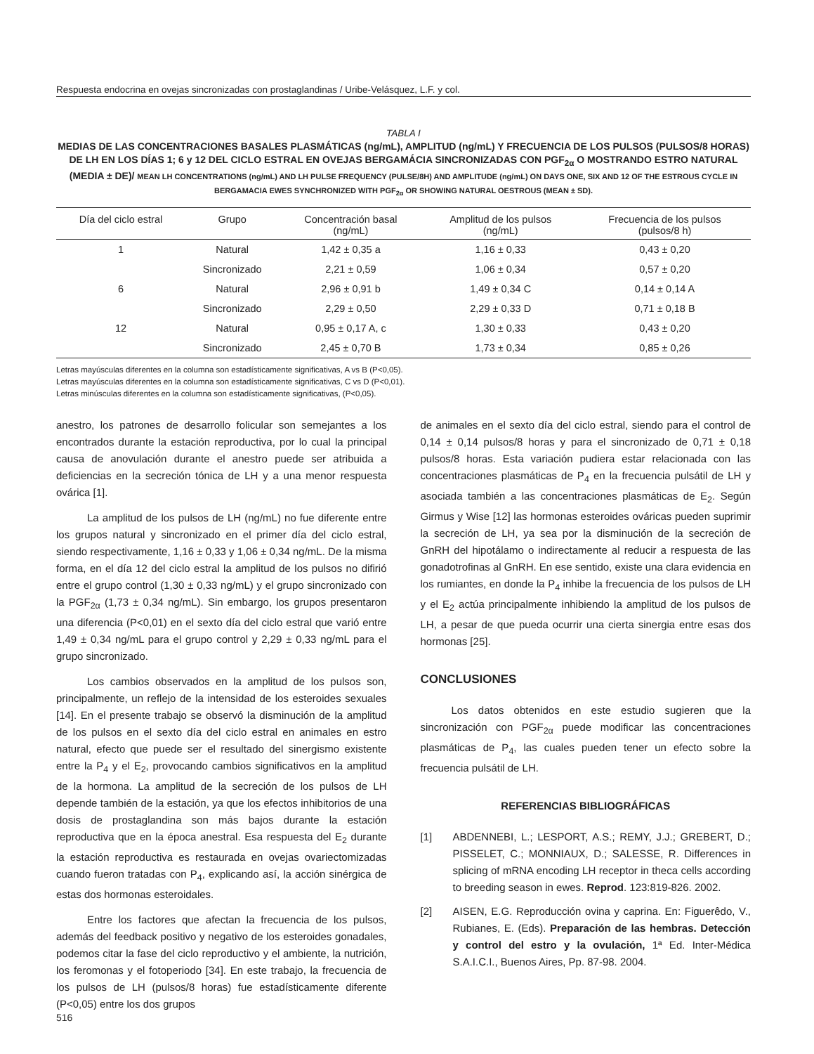Respuesta endocrina en ovejas sincronizadas con prostaglandinas / Uribe-Velásquez, L.F. y col.
TABLA I
MEDIAS DE LAS CONCENTRACIONES BASALES PLASMÁTICAS (ng/mL), AMPLITUD (ng/mL) Y FRECUENCIA DE LOS PULSOS (PULSOS/8 HORAS) DE LH EN LOS DÍAS 1; 6 y 12 DEL CICLO ESTRAL EN OVEJAS BERGAMÁCIA SINCRONIZADAS CON PGF<sub>2α</sub> O MOSTRANDO ESTRO NATURAL (MEDIA ± DE)/ MEAN LH CONCENTRATIONS (ng/mL) AND LH PULSE FREQUENCY (PULSE/8H) AND AMPLITUDE (ng/mL) ON DAYS ONE, SIX AND 12 OF THE ESTROUS CYCLE IN BERGAMACIA EWES SYNCHRONIZED WITH PGF<sub>2α</sub> OR SHOWING NATURAL OESTROUS (MEAN ± SD).
| Día del ciclo estral | Grupo | Concentración basal (ng/mL) | Amplitud de los pulsos (ng/mL) | Frecuencia de los pulsos (pulsos/8 h) |
| --- | --- | --- | --- | --- |
| 1 | Natural | 1,42 ± 0,35 a | 1,16 ± 0,33 | 0,43 ± 0,20 |
| | Sincronizado | 2,21 ± 0,59 | 1,06 ± 0,34 | 0,57 ± 0,20 |
| 6 | Natural | 2,96 ± 0,91 b | 1,49 ± 0,34 C | 0,14 ± 0,14 A |
| | Sincronizado | 2,29 ± 0,50 | 2,29 ± 0,33 D | 0,71 ± 0,18 B |
| 12 | Natural | 0,95 ± 0,17 A, c | 1,30 ± 0,33 | 0,43 ± 0,20 |
| | Sincronizado | 2,45 ± 0,70 B | 1,73 ± 0,34 | 0,85 ± 0,26 |
Letras mayúsculas diferentes en la columna son estadísticamente significativas, A vs B (P<0,05).
Letras mayúsculas diferentes en la columna son estadísticamente significativas, C vs D (P<0,01).
Letras minúsculas diferentes en la columna son estadísticamente significativas, (P<0,05).
anestro, los patrones de desarrollo folicular son semejantes a los encontrados durante la estación reproductiva, por lo cual la principal causa de anovulación durante el anestro puede ser atribuida a deficiencias en la secreción tónica de LH y a una menor respuesta ovárica [1].
La amplitud de los pulsos de LH (ng/mL) no fue diferente entre los grupos natural y sincronizado en el primer día del ciclo estral, siendo respectivamente, 1,16 ± 0,33 y 1,06 ± 0,34 ng/mL. De la misma forma, en el día 12 del ciclo estral la amplitud de los pulsos no difirió entre el grupo control (1,30 ± 0,33 ng/mL) y el grupo sincronizado con la PGF<sub>2α</sub> (1,73 ± 0,34 ng/mL). Sin embargo, los grupos presentaron una diferencia (P<0,01) en el sexto día del ciclo estral que varió entre 1,49 ± 0,34 ng/mL para el grupo control y 2,29 ± 0,33 ng/mL para el grupo sincronizado.
Los cambios observados en la amplitud de los pulsos son, principalmente, un reflejo de la intensidad de los esteroides sexuales [14]. En el presente trabajo se observó la disminución de la amplitud de los pulsos en el sexto día del ciclo estral en animales en estro natural, efecto que puede ser el resultado del sinergismo existente entre la P<sub>4</sub> y el E<sub>2</sub>, provocando cambios significativos en la amplitud de la hormona. La amplitud de la secreción de los pulsos de LH depende también de la estación, ya que los efectos inhibitorios de una dosis de prostaglandina son más bajos durante la estación reproductiva que en la época anestral. Esa respuesta del E<sub>2</sub> durante la estación reproductiva es restaurada en ovejas ovariectomizadas cuando fueron tratadas con P<sub>4</sub>, explicando así, la acción sinérgica de estas dos hormonas esteroidales.
Entre los factores que afectan la frecuencia de los pulsos, además del feedback positivo y negativo de los esteroides gonadales, podemos citar la fase del ciclo reproductivo y el ambiente, la nutrición, los feromonas y el fotoperiodo [34]. En este trabajo, la frecuencia de los pulsos de LH (pulsos/8 horas) fue estadísticamente diferente (P<0,05) entre los dos grupos
de animales en el sexto día del ciclo estral, siendo para el control de 0,14 ± 0,14 pulsos/8 horas y para el sincronizado de 0,71 ± 0,18 pulsos/8 horas. Esta variación pudiera estar relacionada con las concentraciones plasmáticas de P<sub>4</sub> en la frecuencia pulsátil de LH y asociada también a las concentraciones plasmáticas de E<sub>2</sub>. Según Girmus y Wise [12] las hormonas esteroides ováricas pueden suprimir la secreción de LH, ya sea por la disminución de la secreción de GnRH del hipotálamo o indirectamente al reducir a respuesta de las gonadotrofinas al GnRH. En ese sentido, existe una clara evidencia en los rumiantes, en donde la P<sub>4</sub> inhibe la frecuencia de los pulsos de LH y el E<sub>2</sub> actúa principalmente inhibiendo la amplitud de los pulsos de LH, a pesar de que pueda ocurrir una cierta sinergia entre esas dos hormonas [25].
CONCLUSIONES
Los datos obtenidos en este estudio sugieren que la sincronización con PGF<sub>2α</sub> puede modificar las concentraciones plasmáticas de P<sub>4</sub>, las cuales pueden tener un efecto sobre la frecuencia pulsátil de LH.
REFERENCIAS BIBLIOGRÁFICAS
[1] ABDENNEBI, L.; LESPORT, A.S.; REMY, J.J.; GREBERT, D.; PISSELET, C.; MONNIAUX, D.; SALESSE, R. Differences in splicing of mRNA encoding LH receptor in theca cells according to breeding season in ewes. Reprod. 123:819-826. 2002.
[2] AISEN, E.G. Reproducción ovina y caprina. En: Figuerêdo, V., Rubianes, E. (Eds). Preparación de las hembras. Detección y control del estro y la ovulación, 1ª Ed. Inter-Médica S.A.I.C.I., Buenos Aires, Pp. 87-98. 2004.
516